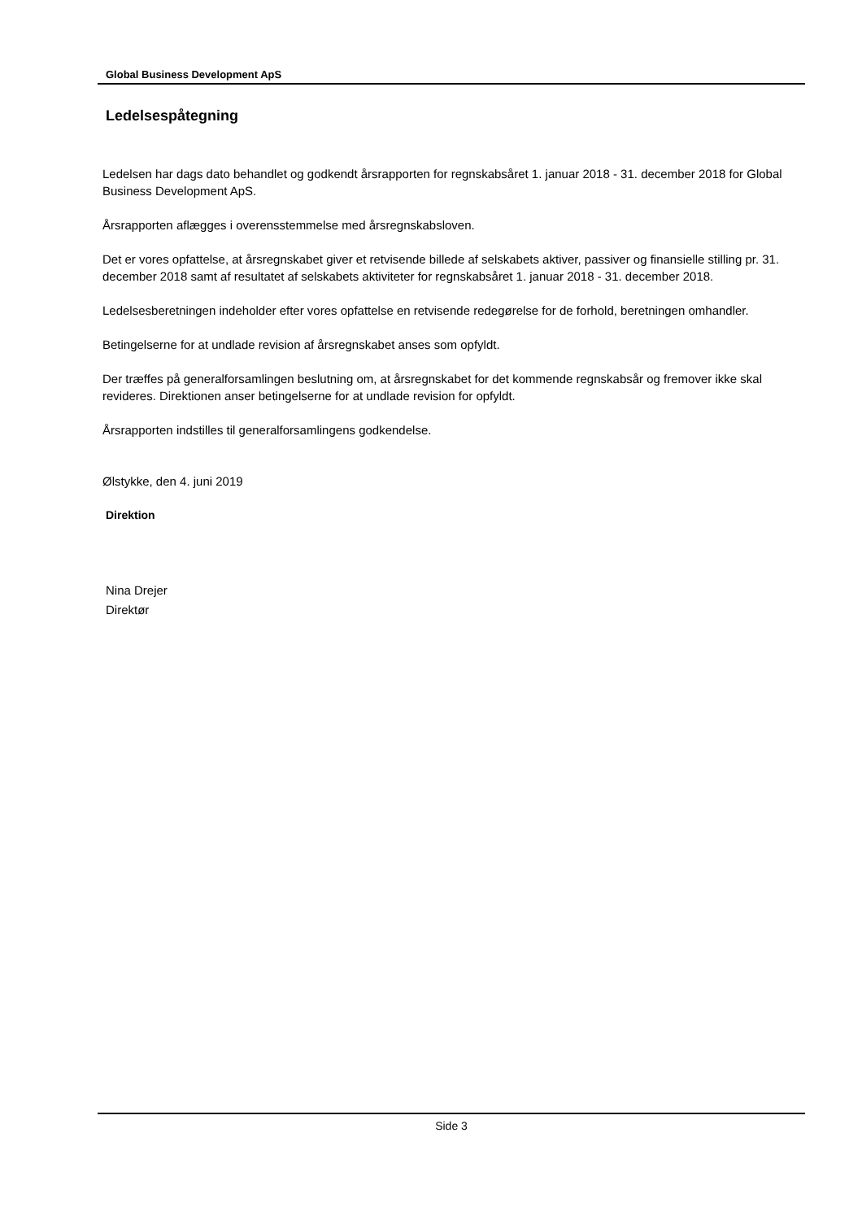Global Business Development ApS
Ledelsespåtegning
Ledelsen har dags dato behandlet og godkendt årsrapporten for regnskabsåret 1. januar 2018 - 31. december 2018 for Global Business Development ApS.
Årsrapporten aflægges i overensstemmelse med årsregnskabsloven.
Det er vores opfattelse, at årsregnskabet giver et retvisende billede af selskabets aktiver, passiver og finansielle stilling pr. 31. december 2018 samt af resultatet af selskabets aktiviteter for regnskabsåret 1. januar 2018 - 31. december 2018.
Ledelsesberetningen indeholder efter vores opfattelse en retvisende redegørelse for de forhold, beretningen omhandler.
Betingelserne for at undlade revision af årsregnskabet anses som opfyldt.
Der træffes på generalforsamlingen beslutning om, at årsregnskabet for det kommende regnskabsår og fremover ikke skal revideres. Direktionen anser betingelserne for at undlade revision for opfyldt.
Årsrapporten indstilles til generalforsamlingens godkendelse.
Ølstykke, den 4. juni 2019
Direktion
Nina Drejer
Direktør
Side 3